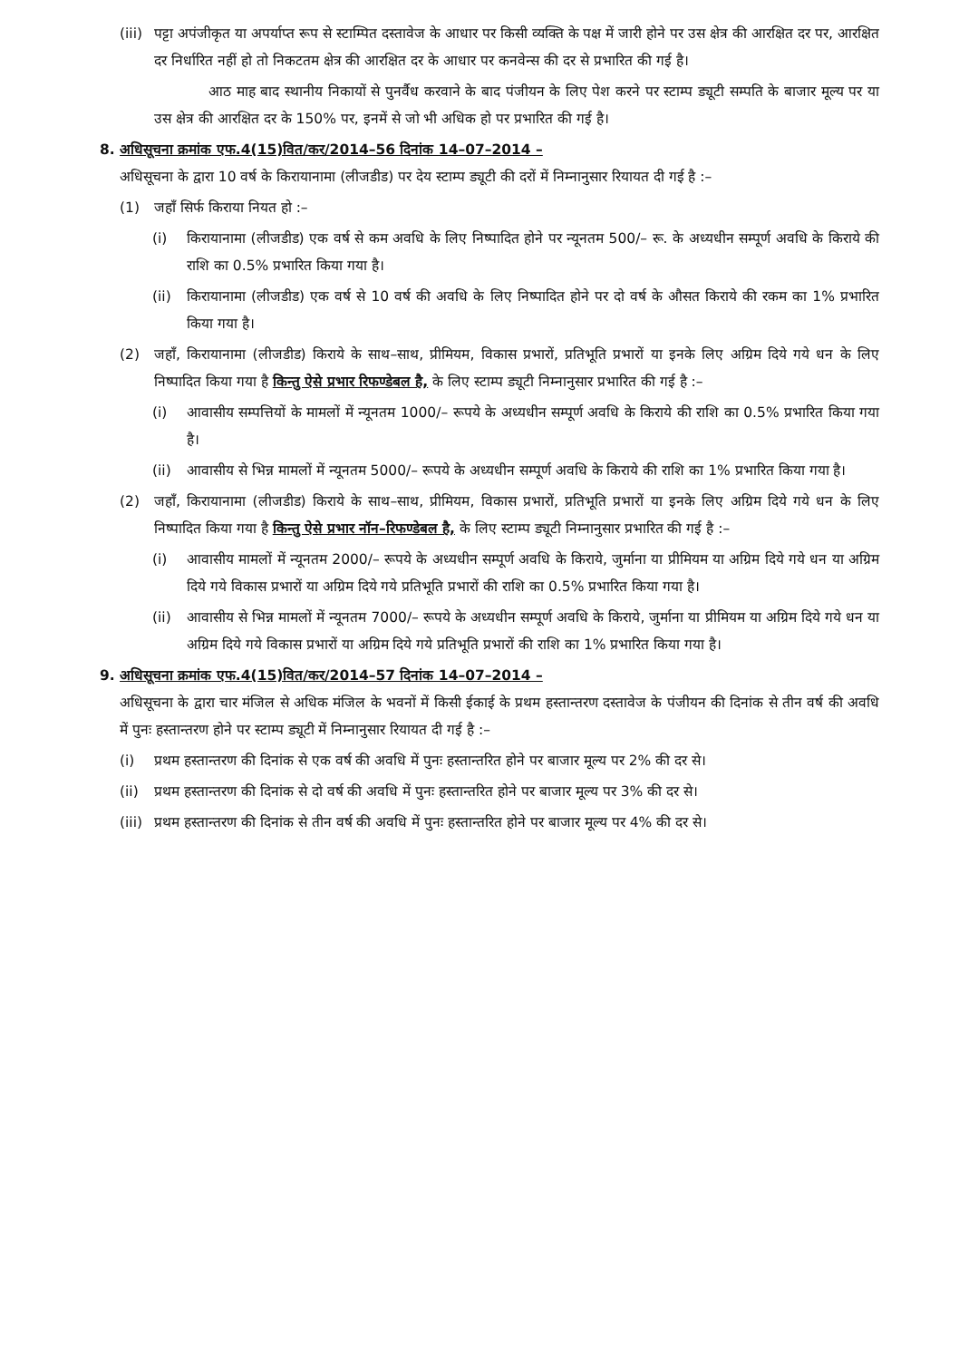(iii) पट्टा अपंजीकृत या अपर्याप्त रूप से स्टाम्पित दस्तावेज के आधार पर किसी व्यक्ति के पक्ष में जारी होने पर उस क्षेत्र की आरक्षित दर पर, आरक्षित दर निर्धारित नहीं हो तो निकटतम क्षेत्र की आरक्षित दर के आधार पर कनवेन्स की दर से प्रभारित की गई है।
आठ माह बाद स्थानीय निकायों से पुनर्वैध करवाने के बाद पंजीयन के लिए पेश करने पर स्टाम्प ड्यूटी सम्पति के बाजार मूल्य पर या उस क्षेत्र की आरक्षित दर के 150% पर, इनमें से जो भी अधिक हो पर प्रभारित की गई है।
8. अधिसूचना क्रमांक एफ.4(15)वित/कर/2014–56 दिनांक 14–07–2014 –
अधिसूचना के द्वारा 10 वर्ष के किरायानामा (लीजडीड) पर देय स्टाम्प ड्यूटी की दरों में निम्नानुसार रियायत दी गई है :–
(1) जहाँ सिर्फ किराया नियत हो :–
(i) किरायानामा (लीजडीड) एक वर्ष से कम अवधि के लिए निष्पादित होने पर न्यूनतम 500/– रू. के अध्यधीन सम्पूर्ण अवधि के किराये की राशि का 0.5% प्रभारित किया गया है।
(ii) किरायानामा (लीजडीड) एक वर्ष से 10 वर्ष की अवधि के लिए निष्पादित होने पर दो वर्ष के औसत किराये की रकम का 1% प्रभारित किया गया है।
(2) जहाँ, किरायानामा (लीजडीड) किराये के साथ–साथ, प्रीमियम, विकास प्रभारों, प्रतिभूति प्रभारों या इनके लिए अग्रिम दिये गये धन के लिए निष्पादित किया गया है किन्तु ऐसे प्रभार रिफण्डेबल है, के लिए स्टाम्प ड्यूटी निम्नानुसार प्रभारित की गई है :–
(i) आवासीय सम्पत्तियों के मामलों में न्यूनतम 1000/– रूपये के अध्यधीन सम्पूर्ण अवधि के किराये की राशि का 0.5% प्रभारित किया गया है।
(ii) आवासीय से भिन्न मामलों में न्यूनतम 5000/– रूपये के अध्यधीन सम्पूर्ण अवधि के किराये की राशि का 1% प्रभारित किया गया है।
(2) जहाँ, किरायानामा (लीजडीड) किराये के साथ–साथ, प्रीमियम, विकास प्रभारों, प्रतिभूति प्रभारों या इनके लिए अग्रिम दिये गये धन के लिए निष्पादित किया गया है किन्तु ऐसे प्रभार नॉन–रिफण्डेबल है, के लिए स्टाम्प ड्यूटी निम्नानुसार प्रभारित की गई है :–
(i) आवासीय मामलों में न्यूनतम 2000/– रूपये के अध्यधीन सम्पूर्ण अवधि के किराये, जुर्माना या प्रीमियम या अग्रिम दिये गये धन या अग्रिम दिये गये विकास प्रभारों या अग्रिम दिये गये प्रतिभूति प्रभारों की राशि का 0.5% प्रभारित किया गया है।
(ii) आवासीय से भिन्न मामलों में न्यूनतम 7000/– रूपये के अध्यधीन सम्पूर्ण अवधि के किराये, जुर्माना या प्रीमियम या अग्रिम दिये गये धन या अग्रिम दिये गये विकास प्रभारों या अग्रिम दिये गये प्रतिभूति प्रभारों की राशि का 1% प्रभारित किया गया है।
9. अधिसूचना क्रमांक एफ.4(15)वित/कर/2014–57 दिनांक 14–07–2014 –
अधिसूचना के द्वारा चार मंजिल से अधिक मंजिल के भवनों में किसी ईकाई के प्रथम हस्तान्तरण दस्तावेज के पंजीयन की दिनांक से तीन वर्ष की अवधि में पुनः हस्तान्तरण होने पर स्टाम्प ड्यूटी में निम्नानुसार रियायत दी गई है :–
(i) प्रथम हस्तान्तरण की दिनांक से एक वर्ष की अवधि में पुनः हस्तान्तरित होने पर बाजार मूल्य पर 2% की दर से।
(ii) प्रथम हस्तान्तरण की दिनांक से दो वर्ष की अवधि में पुनः हस्तान्तरित होने पर बाजार मूल्य पर 3% की दर से।
(iii) प्रथम हस्तान्तरण की दिनांक से तीन वर्ष की अवधि में पुनः हस्तान्तरित होने पर बाजार मूल्य पर 4% की दर से।